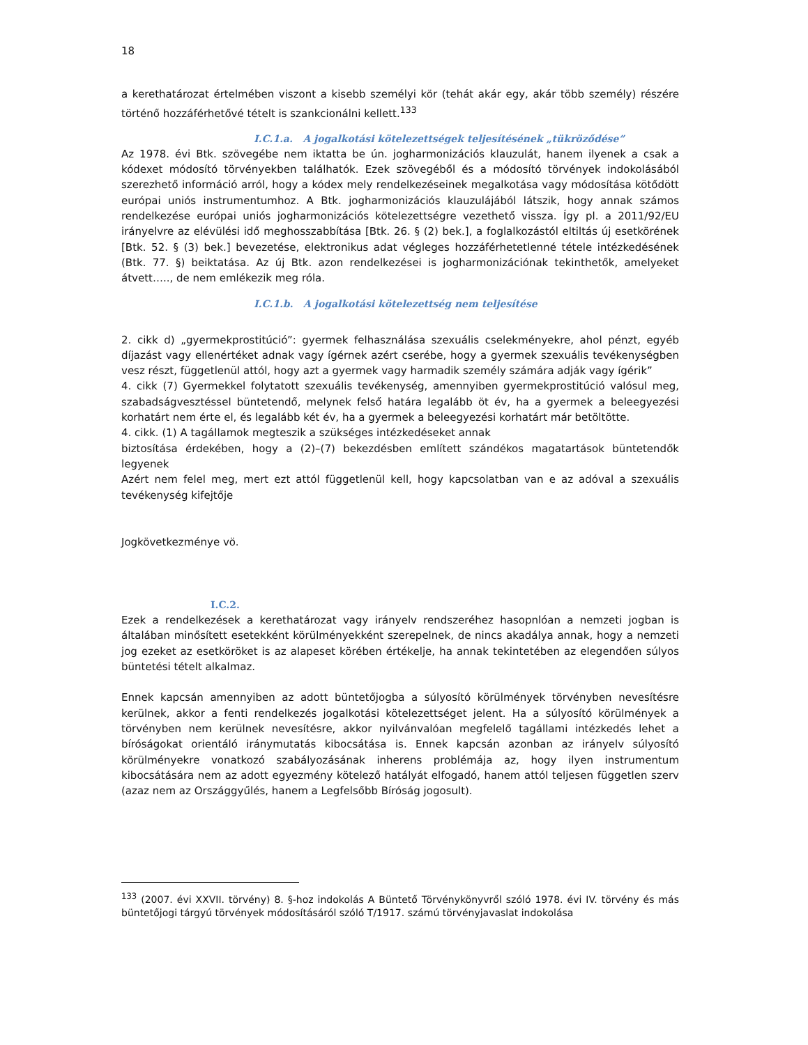18
a kerethatározat értelmében viszont a kisebb személyi kör (tehát akár egy, akár több személy) részére történő hozzáférhetővé tételt is szankcionálni kellett.<sup>133</sup>
I.C.1.a. A jogalkotási kötelezettségek teljesítésének „tükröződése”
Az 1978. évi Btk. szövegébe nem iktatta be ún. jogharmonizációs klauzulát, hanem ilyenek a csak a kódexet módosító törvényekben találhatók. Ezek szövegéből és a módosító törvények indokolásából szerezhető információ arról, hogy a kódex mely rendelkezéseinek megalkotása vagy módosítása kötődött európai uniós instrumentumhoz. A Btk. jogharmonizációs klauzulájából látszik, hogy annak számos rendelkezése európai uniós jogharmonizációs kötelezettségre vezethető vissza. Így pl. a 2011/92/EU irányelvre az elévülési idő meghosszabbítása [Btk. 26. § (2) bek.], a foglalkozástól eltiltás új esetkörének [Btk. 52. § (3) bek.] bevezetése, elektronikus adat végleges hozzáférhetetlenné tétele intézkedésének (Btk. 77. §) beiktatása. Az új Btk. azon rendelkezései is jogharmonizációnak tekinthetők, amelyeket átvett….., de nem emlékezik meg róla.
I.C.1.b. A jogalkotási kötelezettség nem teljesítése
2. cikk d) „gyermekprostitúció”: gyermek felhasználása szexuális cselekményekre, ahol pénzt, egyéb díjazást vagy ellenértéket adnak vagy ígérnek azért cserébe, hogy a gyermek szexuális tevékenységben vesz részt, függetlenül attól, hogy azt a gyermek vagy harmadik személy számára adják vagy ígérik”
4. cikk (7) Gyermekkel folytatott szexuális tevékenység, amennyiben gyermekprostitúció valósul meg, szabadságvesztéssel büntetendő, melynek felső határa legalább öt év, ha a gyermek a beleegyezési korhatárt nem érte el, és legalább két év, ha a gyermek a beleegyezési korhatárt már betöltötte.
4. cikk. (1) A tagállamok megteszik a szükséges intézkedéseket annak
biztosítása érdekében, hogy a (2)–(7) bekezdésben említett szándékos magatartások büntetendők legyenek
Azért nem felel meg, mert ezt attól függetlenül kell, hogy kapcsolatban van e az adóval a szexuális tevékenység kifejtője
Jogkövetkezménye vö.
I.C.2.
Ezek a rendelkezések a kerethatározat vagy irányelv rendszeréhez hasopnlóan a nemzeti jogban is általában minősített esetekként körülményekként szerepelnek, de nincs akadálya annak, hogy a nemzeti jog ezeket az esetköröket is az alapeset körében értékelje, ha annak tekintetében az elegendően súlyos büntetési tételt alkalmaz.
Ennek kapcsán amennyiben az adott büntetőjogba a súlyosító körülmények törvényben nevesítésre kerülnek, akkor a fenti rendelkezés jogalkotási kötelezettséget jelent. Ha a súlyosító körülmények a törvényben nem kerülnek nevesítésre, akkor nyilvánvalóan megfelelő tagállami intézkedés lehet a bíróságokat orientáló iránymutatás kibocsátása is. Ennek kapcsán azonban az irányelv súlyosító körülményekre vonatkozó szabályozásának inherens problémája az, hogy ilyen instrumentum kibocsátására nem az adott egyezmény kötelező hatályát elfogadó, hanem attól teljesen független szerv (azaz nem az Országgyűlés, hanem a Legfelsőbb Bíróság jogosult).
<sup>133</sup> (2007. évi XXVII. törvény) 8. §-hoz indokolás A Büntető Törvénykönyvről szóló 1978. évi IV. törvény és más büntetőjogi tárgyú törvények módosításáról szóló T/1917. számú törvényjavaslat indokolása